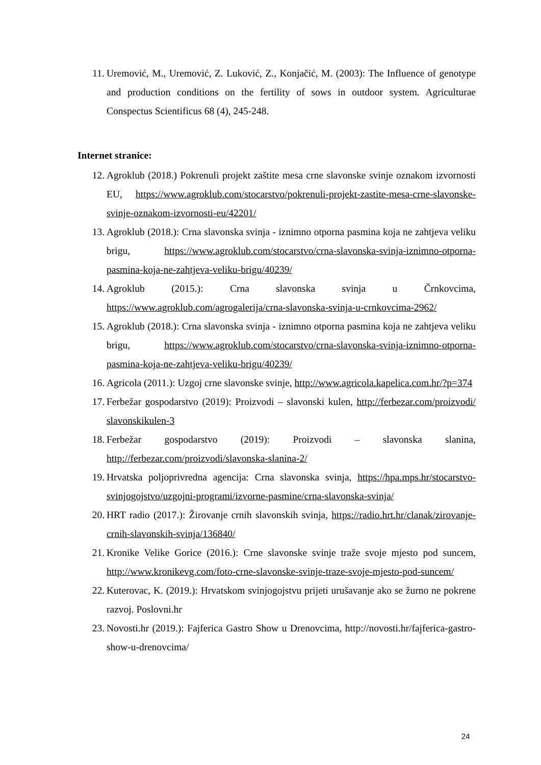11. Uremović, M., Uremović, Z. Luković, Z., Konjačić, M. (2003): The Influence of genotype and production conditions on the fertility of sows in outdoor system. Agriculturae Conspectus Scientificus 68 (4), 245-248.
Internet stranice:
12. Agroklub (2018.) Pokrenuli projekt zaštite mesa crne slavonske svinje oznakom izvornosti EU, https://www.agroklub.com/stocarstvo/pokrenuli-projekt-zastite-mesa-crne-slavonske-svinje-oznakom-izvornosti-eu/42201/
13. Agroklub (2018.): Crna slavonska svinja - iznimno otporna pasmina koja ne zahtjeva veliku brigu, https://www.agroklub.com/stocarstvo/crna-slavonska-svinja-iznimno-otporna-pasmina-koja-ne-zahtjeva-veliku-brigu/40239/
14. Agroklub (2015.): Crna slavonska svinja u Črnkovcima, https://www.agroklub.com/agrogalerija/crna-slavonska-svinja-u-crnkovcima-2962/
15. Agroklub (2018.): Crna slavonska svinja - iznimno otporna pasmina koja ne zahtjeva veliku brigu, https://www.agroklub.com/stocarstvo/crna-slavonska-svinja-iznimno-otporna-pasmina-koja-ne-zahtjeva-veliku-brigu/40239/
16. Agricola (2011.): Uzgoj crne slavonske svinje, http://www.agricola.kapelica.com.hr/?p=374
17. Ferbežar gospodarstvo (2019): Proizvodi – slavonski kulen, http://ferbezar.com/proizvodi/ slavonskikulen-3
18. Ferbežar gospodarstvo (2019): Proizvodi – slavonska slanina, http://ferbezar.com/proizvodi/slavonska-slanina-2/
19. Hrvatska poljoprivredna agencija: Crna slavonska svinja, https://hpa.mps.hr/stocarstvo-svinjogojstvo/uzgojni-programi/izvorne-pasmine/crna-slavonska-svinja/
20. HRT radio (2017.): Žirovanje crnih slavonskih svinja, https://radio.hrt.hr/clanak/zirovanje-crnih-slavonskih-svinja/136840/
21. Kronike Velike Gorice (2016.): Crne slavonske svinje traže svoje mjesto pod suncem, http://www.kronikevg.com/foto-crne-slavonske-svinje-traze-svoje-mjesto-pod-suncem/
22. Kuterovac, K. (2019.): Hrvatskom svinjogojstvu prijeti urušavanje ako se žurno ne pokrene razvoj. Poslovni.hr
23. Novosti.hr (2019.): Fajferica Gastro Show u Drenovcima, http://novosti.hr/fajferica-gastro-show-u-drenovcima/
24